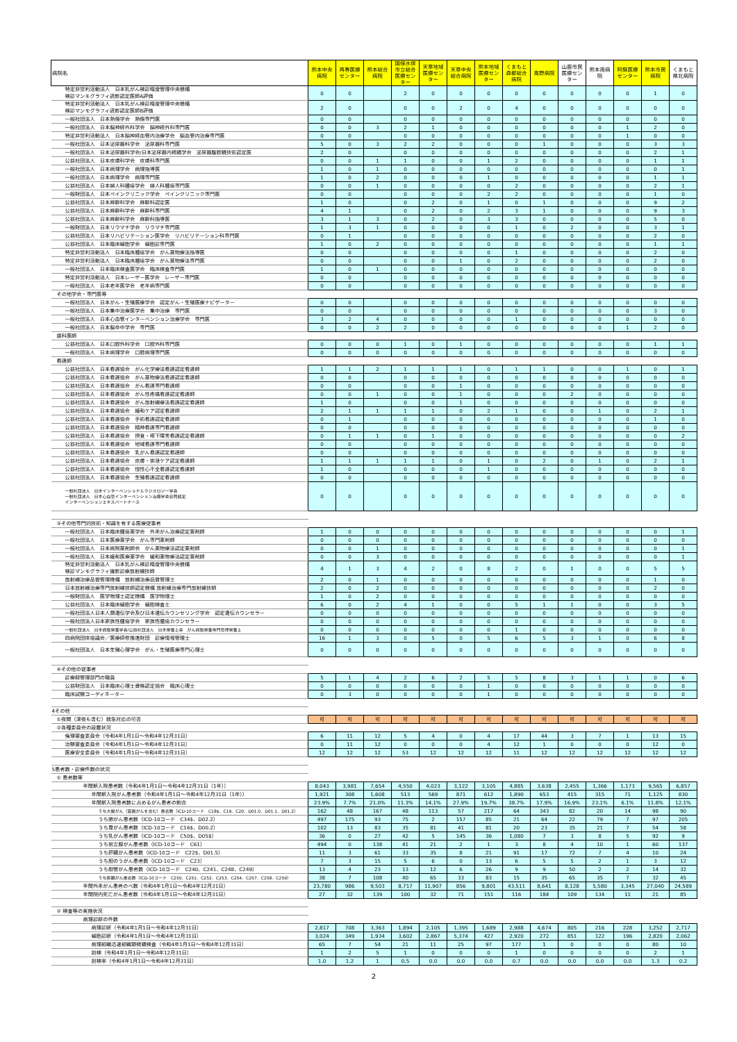| 病院名 | 熊本中央病院 | 再春医療センター | 熊本総合病院 | 国保水俣市立総合医療センター | 天草地域医療センター | 天草中央総合病院 | 熊本地域医療センター | くまもと森都総合病院 | 高野病院 | 山鹿市民医療センター | 熊本南病院 | 阿蘇医療センター | 熊本市民病院 | くまもと県北病院 |
| --- | --- | --- | --- | --- | --- | --- | --- | --- | --- | --- | --- | --- | --- | --- |
| 特定非営利活動法人 日本乳がん検診精度管理中央機構 検診マンモグラフィ読影認定医師A評価 | 0 | 0 | | 2 | 0 | 0 | 0 | 0 | 0 | 0 | 0 | 0 | 1 | 0 |
| 特定非営利活動法人 日本乳がん検診精度管理中央機構 検診マンモグラフィ読影認定医師B評価 | 2 | 0 | | 0 | 0 | 2 | 0 | 4 | 0 | 0 | 0 | 0 | 0 | 0 |
| 一般社団法人 日本熱傷学会 熱傷専門医 | 0 | 0 | | 0 | 0 | 0 | 0 | 0 | 0 | 0 | 0 | 0 | 0 | 0 |
| 一般社団法人 日本脳神経外科学会 脳神経外科専門医 | 0 | 0 | 3 | 2 | 1 | 0 | 0 | 0 | 0 | 0 | 0 | 1 | 2 | 0 |
| 特定非営利活動法人 日本脳神経血管内治療学会 脳血管内治療専門医 | 0 | 0 | | 0 | 0 | 0 | 0 | 0 | 0 | 0 | 0 | 1 | 0 | 0 |
| 一般社団法人 日本泌尿器科学会 泌尿器科専門医 | 5 | 0 | 3 | 2 | 2 | 0 | 0 | 0 | 1 | 0 | 0 | 0 | 3 | 3 |
| 一般社団法人 日本泌尿器科学会/日本泌尿器内視鏡学会 泌尿器腹腔鏡技術認定医 | 2 | 0 | | 0 | 0 | 0 | 0 | 0 | 0 | 0 | 0 | 0 | 2 | 1 |
| 公益社団法人 日本皮膚科学会 皮膚科専門医 | 0 | 0 | 1 | 1 | 0 | 0 | 1 | 2 | 0 | 0 | 0 | 0 | 1 | 1 |
| 一般社団法人 日本病理学会 病理指導医 | 1 | 0 | 1 | 0 | 0 | 0 | 0 | 0 | 0 | 0 | 0 | 0 | 0 | 1 |
| 一般社団法人 日本病理学会 病理専門医 | 1 | 0 | 2 | 0 | 0 | 0 | 1 | 0 | 0 | 0 | 0 | 0 | 1 | 1 |
| 公益社団法人 日本婦人科腫瘍学会 婦人科腫瘍専門医 | 0 | 0 | 1 | 0 | 0 | 0 | 0 | 2 | 0 | 0 | 0 | 0 | 2 | 1 |
| 一般財団法人 日本ペインクリニック学会 ペインクリニック専門医 | 0 | 0 | | 0 | 0 | 0 | 2 | 2 | 0 | 0 | 0 | 0 | 1 | 0 |
| 公益社団法人 日本麻酔科学会 麻酔科認定医 | 1 | 0 | | 0 | 2 | 0 | 1 | 0 | 1 | 0 | 0 | 0 | 9 | 2 |
| 公益社団法人 日本麻酔科学会 麻酔科専門医 | 4 | 1 | | 0 | 2 | 0 | 2 | 3 | 1 | 0 | 0 | 0 | 9 | 3 |
| 公益社団法人 日本麻酔科学会 麻酔科指導医 | 3 | 1 | 3 | 0 | 2 | 0 | 3 | 3 | 0 | 0 | 0 | 0 | 5 | 0 |
| 一般財団法人 日本リウマチ学会 リウマチ専門医 | 1 | 3 | 1 | 0 | 0 | 0 | 0 | 1 | 0 | 2 | 0 | 0 | 3 | 1 |
| 公益社団法人 日本リハビリテーション医学会 リハビリテーション科専門医 | 0 | 1 | | 0 | 0 | 0 | 0 | 0 | 0 | 0 | 0 | 0 | 2 | 0 |
| 公益社団法人 日本臨床細胞学会 細胞診専門医 | 1 | 0 | 2 | 0 | 0 | 0 | 0 | 0 | 0 | 0 | 0 | 0 | 1 | 1 |
| 特定非営利活動法人 日本臨床腫瘍学会 がん薬物療法指導医 | 0 | 0 | | 0 | 0 | 0 | 0 | 1 | 0 | 0 | 0 | 0 | 2 | 0 |
| 特定非営利活動法人 日本臨床腫瘍学会 がん薬物療法専門医 | 0 | 0 | | 0 | 0 | 1 | 0 | 2 | 0 | 0 | 0 | 0 | 2 | 0 |
| 一般社団法人 日本臨床検査医学会 臨床検査専門医 | 1 | 0 | 1 | 0 | 0 | 0 | 0 | 0 | 0 | 0 | 0 | 0 | 0 | 0 |
| 特定非営利活動法人 日本レーザー医学会 レーザー専門医 | 0 | 0 | | 0 | 0 | 0 | 0 | 0 | 0 | 0 | 0 | 0 | 0 | 0 |
| 一般社団法人 日本老年医学会 老年病専門医 | 0 | 0 | | 0 | 0 | 0 | 0 | 0 | 0 | 0 | 0 | 0 | 0 | 0 |
| その他学会・専門医等 | | | | | | | | | | | | | | |
| 一般社団法人 日本がん・生殖医療学会 認定がん・生殖医療ナビゲーター | 0 | 0 | | 0 | 0 | 0 | 0 | 0 | 0 | 0 | 0 | 0 | 0 | 0 |
| 一般社団法人 日本集中治療医学会 集中治療 専門医 | 0 | 0 | | 0 | 0 | 0 | 0 | 0 | 0 | 0 | 0 | 0 | 3 | 0 |
| 一般社団法人 日本心血管インターベンション治療学会 専門医 | 3 | 2 | 4 | 0 | 0 | 0 | 0 | 1 | 0 | 0 | 0 | 0 | 0 | 0 |
| 一般社団法人 日本脳卒中学会 専門医 | 0 | 0 | 2 | 2 | 0 | 0 | 0 | 0 | 0 | 0 | 0 | 1 | 2 | 0 |
| 歯科医師 | | | | | | | | | | | | | | |
| 公益社団法人 日本口腔外科学会 口腔外科専門医 | 0 | 0 | 0 | 1 | 0 | 1 | 0 | 0 | 0 | 0 | 0 | 0 | 1 | 1 |
| 一般社団法人 日本病理学会 口腔病理専門医 | 0 | 0 | 0 | 0 | 0 | 0 | 0 | 0 | 0 | 0 | 0 | 0 | 0 | 0 |
| 看護師 | | | | | | | | | | | | | | |
| 公益社団法人 日本看護協会 がん化学療法看護認定看護師 | 1 | 1 | 2 | 1 | 1 | 1 | 0 | 1 | 1 | 0 | 0 | 1 | 0 | 1 |
| 公益社団法人 日本看護協会 がん薬物療法看護認定看護師 | 0 | 0 | | 0 | 0 | 0 | 0 | 0 | 0 | 0 | 0 | 0 | 0 | 0 |
| 公益社団法人 日本看護協会 がん看護専門看護師 | 0 | 0 | | 0 | 0 | 1 | 0 | 0 | 0 | 0 | 0 | 0 | 0 | 0 |
| 公益社団法人 日本看護協会 がん性疼痛看護認定看護師 | 0 | 0 | 1 | 0 | 0 | 1 | 0 | 0 | 0 | 2 | 0 | 0 | 0 | 0 |
| 公益社団法人 日本看護協会 がん放射線療法看護認定看護師 | 1 | 0 | | 0 | 0 | 1 | 0 | 0 | 0 | 0 | 0 | 0 | 0 | 0 |
| 公益社団法人 日本看護協会 緩和ケア認定看護師 | 2 | 1 | 1 | 1 | 1 | 0 | 2 | 1 | 0 | 0 | 1 | 0 | 2 | 1 |
| 公益社団法人 日本看護協会 手術看護認定看護師 | 0 | 1 | | 0 | 0 | 0 | 0 | 0 | 0 | 0 | 0 | 0 | 1 | 0 |
| 公益社団法人 日本看護協会 精神看護専門看護師 | 0 | 0 | | 0 | 0 | 0 | 0 | 0 | 0 | 0 | 0 | 0 | 0 | 0 |
| 公益社団法人 日本看護協会 摂食・嚥下障害看護認定看護師 | 0 | 1 | 1 | 0 | 1 | 0 | 0 | 0 | 0 | 0 | 0 | 0 | 0 | 2 |
| 公益社団法人 日本看護協会 地域看護専門看護師 | 0 | 0 | | 0 | 0 | 0 | 0 | 0 | 0 | 0 | 0 | 0 | 0 | 0 |
| 公益社団法人 日本看護協会 乳がん看護認定看護師 | 0 | 0 | | 0 | 0 | 0 | 0 | 0 | 0 | 0 | 0 | 0 | 0 | 0 |
| 公益社団法人 日本看護協会 皮膚・排泄ケア認定看護師 | 1 | 1 | 1 | 1 | 1 | 0 | 1 | 0 | 2 | 0 | 1 | 0 | 2 | 1 |
| 公益社団法人 日本看護協会 慢性心不全看護認定看護師 | 1 | 0 | | 0 | 0 | 0 | 1 | 0 | 0 | 0 | 0 | 0 | 0 | 0 |
| 公益社団法人 日本看護協会 生殖看護認定看護師 | 0 | 0 | | 0 | 0 | 0 | 0 | 0 | 0 | 0 | 0 | 0 | 0 | 0 |
| 一般社団法人 日本インターベンショナルラジオロジー学会 一般社団法人 日本心血管インターベンション治療学会合同認定 インターベンションエキスパートナース | 0 | 0 | | 0 | 0 | 0 | 0 | 0 | 0 | 0 | 0 | 0 | 0 | 0 |
| ③その他専門的技術・知識を有する医療従事者 | | | | | | | | | | | | | | |
| 一般社団法人 日本臨床腫瘍薬学会 外来がん治療認定薬剤師 | 1 | 0 | 0 | 0 | 0 | 0 | 0 | 0 | 0 | 0 | 0 | 0 | 0 | 1 |
| 一般社団法人 日本医療薬学会 がん専門薬剤師 | 0 | 0 | 0 | 0 | 0 | 0 | 0 | 0 | 0 | 0 | 0 | 0 | 0 | 0 |
| 一般社団法人 日本病院薬剤師会 がん薬物療法認定薬剤師 | 0 | 0 | 1 | 0 | 0 | 0 | 0 | 0 | 0 | 0 | 0 | 0 | 0 | 1 |
| 一般社団法人 日本緩和医療薬学会 緩和薬物療法認定薬剤師 | 0 | 0 | 3 | 0 | 0 | 0 | 0 | 0 | 0 | 0 | 0 | 0 | 0 | 1 |
| 特定非営利活動法人 日本乳がん検診精度管理中央機構 検診マンモグラフィ撮影診療放射線技師 | 4 | 1 | 3 | 4 | 2 | 0 | 8 | 2 | 0 | 1 | 0 | 0 | 5 | 5 |
| 放射線治療品質管理機構 放射線治療品質管理士 | 2 | 0 | 1 | 0 | 0 | 0 | 0 | 0 | 0 | 0 | 0 | 0 | 1 | 0 |
| 日本放射線治療専門放射線技師認定機構 放射線治療専門放射線技師 | 2 | 0 | 2 | 0 | 0 | 0 | 0 | 0 | 0 | 0 | 0 | 0 | 2 | 0 |
| 一般財団法人 医学物理士認定機構 医学物理士 | 1 | 0 | 2 | 0 | 0 | 0 | 0 | 0 | 0 | 0 | 0 | 0 | 0 | 0 |
| 公益社団法人 日本臨床細胞学会 細胞検査士 | 6 | 0 | 2 | 4 | 1 | 0 | 0 | 5 | 1 | 1 | 0 | 0 | 3 | 5 |
| 一般社団法人日本人類遺伝学会及び日本遺伝カウンセリング学会 認定遺伝カウンセラー | 0 | 0 | 0 | 0 | 0 | 0 | 0 | 0 | 0 | 0 | 0 | 0 | 0 | 0 |
| 一般社団法人日本家族性腫瘍学会 家族性腫瘍カウンセラー | 0 | 0 | 0 | 0 | 0 | 0 | 0 | 0 | 0 | 0 | 0 | 0 | 0 | 0 |
| 一般社団法人 日本病態栄養学会/公益社団法人 日本栄養士会 がん病態栄養専門管理栄養士 | 0 | 0 | 0 | 0 | 0 | 0 | 0 | 1 | 0 | 0 | 0 | 0 | 0 | 0 |
| 四病院団体協議会／医療研修推進財団 診療情報管理士 | 16 | 1 | 3 | 0 | 5 | 0 | 5 | 6 | 5 | 3 | 1 | 0 | 6 | 8 |
| 一般社団法人 日本生殖心理学会 がん・生殖医療専門心理士 | 0 | 0 | 0 | 0 | 0 | 0 | 0 | 0 | 0 | 0 | 0 | 0 | 0 | 0 |
| ④その他の従事者 | | | | | | | | | | | | | | |
| 診療録管理部門の職員 | 5 | 1 | 4 | 2 | 6 | 2 | 5 | 5 | 8 | 3 | 1 | 1 | 0 | 6 |
| 公益財団法人 日本臨床心理士資格認定協会 臨床心理士 | 0 | 0 | 0 | 0 | 0 | 0 | 1 | 0 | 0 | 0 | 0 | 0 | 0 | 0 |
| 臨床試験コーディネーター | 0 | 3 | 0 | 0 | 0 | 0 | 1 | 0 | 0 | 0 | 0 | 0 | 0 | 0 |
| 4その他 | | | | | | | | | | | | | | |
| ①夜間（深夜も含む）救急対応の可否 | 可 | 可 | 可 | 可 | 可 | 可 | 可 | 可 | 可 | 可 | 可 | 可 | 可 | 可 |
| ②各種委員会の設置状況 | | | | | | | | | | | | | | |
| 倫理審査委員会（令和4年1月1日～令和4年12月31日） | 6 | 11 | 12 | 5 | 4 | 0 | 4 | 17 | 44 | 3 | 7 | 1 | 13 | 15 |
| 治験審査委員会（令和4年1月1日～令和4年12月31日） | 0 | 11 | 12 | 0 | 0 | 0 | 4 | 12 | 1 | 0 | 0 | 0 | 12 | 0 |
| 医療安全委員会（令和4年1月1日～令和4年12月31日） | 12 | 12 | 12 | 53 | 12 | 12 | 12 | 11 | 12 | 12 | 12 | 12 | 12 | 12 |
| 5患者数・診療件数の状況 | | | | | | | | | | | | | | |
| ① 患者数等 | | | | | | | | | | | | | | |
| 年間新入院患者数（令和4年1月1日～令和4年12月31日（1年）） | 8,043 | 3,981 | 7,654 | 4,550 | 4,023 | 3,122 | 3,105 | 4,885 | 3,638 | 2,455 | 1,366 | 1,173 | 9,565 | 6,857 |
| 年間新入院がん患者数（令和4年1月1日～令和4年12月31日（1年）） | 1,921 | 308 | 1,608 | 513 | 569 | 871 | 612 | 1,890 | 653 | 415 | 315 | 71 | 1,125 | 830 |
| 年間新入院患者数に占めるがん患者の割合 | 23.9% | 7.7% | 21.0% | 11.3% | 14.1% | 27.9% | 19.7% | 38.7% | 17.9% | 16.9% | 23.1% | 6.1% | 11.8% | 12.1% |
| うち大腸がん（直腸がんを含む）患者数（ICD-10コード C18$、C19、C20、D01.0、D01.1、D01.2） | 162 | 48 | 167 | 48 | 113 | 57 | 217 | 64 | 343 | 82 | 20 | 14 | 98 | 90 |
| うち肺がん患者数（ICD-10コード C34$、D02.2） | 497 | 175 | 93 | 75 | 2 | 157 | 85 | 21 | 64 | 22 | 79 | 7 | 97 | 205 |
| うち胃がん患者数（ICD-10コード C16$、D00.2） | 102 | 13 | 83 | 35 | 81 | 41 | 81 | 20 | 23 | 35 | 21 | 7 | 54 | 58 |
| うち乳がん患者数（ICD-10コード C50$、D05$） | 36 | 0 | 27 | 42 | 5 | 145 | 36 | 1,080 | 7 | 3 | 8 | 5 | 92 | 9 |
| うち前立腺がん患者数（ICD-10コード C61） | 494 | 0 | 138 | 41 | 21 | 2 | 1 | 3 | 8 | 4 | 10 | 1 | 60 | 137 |
| うち肝臓がん患者数（ICD-10コード C22$、D01.5） | 11 | 3 | 61 | 33 | 35 | 8 | 21 | 91 | 17 | 72 | 7 | 4 | 10 | 24 |
| うち胆のうがん患者数（ICD-10コード C23） | 7 | 3 | 15 | 5 | 6 | 0 | 13 | 6 | 5 | 5 | 2 | 1 | 3 | 12 |
| うち胆管がん患者数（ICD-10コード C240、C241、C248、C249） | 13 | 4 | 23 | 13 | 12 | 6 | 26 | 9 | 9 | 50 | 2 | 2 | 14 | 32 |
| うち膵臓がん患者数（ICD-10コード C250、C251、C252、C253、C254、C257、C258、C259） | 38 | 7 | 108 | 40 | 65 | 33 | 83 | 15 | 35 | 65 | 35 | 7 | 32 | 45 |
| 年間外来がん患者のべ数（令和4年1月1日～令和4年12月31日） | 23,780 | 986 | 9,503 | 8,717 | 11,907 | 856 | 9,801 | 43,511 | 8,641 | 8,128 | 5,580 | 3,345 | 27,040 | 24,589 |
| 年間院内死亡がん患者数（令和4年1月1日～令和4年12月31日） | 27 | 32 | 139 | 100 | 32 | 71 | 151 | 116 | 184 | 109 | 134 | 11 | 21 | 85 |
| ② 検査等の実施状況 | | | | | | | | | | | | | | |
| 病理診断の件数 | | | | | | | | | | | | | | |
| 病理診断（令和4年1月1日～令和4年12月31日） | 2,817 | 708 | 3,363 | 1,894 | 2,105 | 1,395 | 1,689 | 2,988 | 4,674 | 805 | 216 | 228 | 3,252 | 2,717 |
| 細胞診断（令和4年1月1日～令和4年12月31日） | 3,024 | 349 | 1,934 | 3,602 | 2,867 | 5,374 | 427 | 2,920 | 272 | 851 | 122 | 196 | 2,820 | 2,062 |
| 病理組織迅速組織顕微鏡検査（令和4年1月1日～令和4年12月31日） | 65 | 7 | 54 | 21 | 11 | 25 | 97 | 177 | 1 | 0 | 0 | 0 | 80 | 10 |
| 剖検（令和4年1月1日～令和4年12月31日） | 1 | 2 | 5 | 1 | 0 | 0 | 0 | 1 | 0 | 0 | 0 | 0 | 2 | 1 |
| 剖検率（令和4年1月1日～令和4年12月31日） | 1.0 | 1.2 | 1 | 0.5 | 0.0 | 0.0 | 0.0 | 0.7 | 0.0 | 0.0 | 0.0 | 0.0 | 1.3 | 0.2 |
2